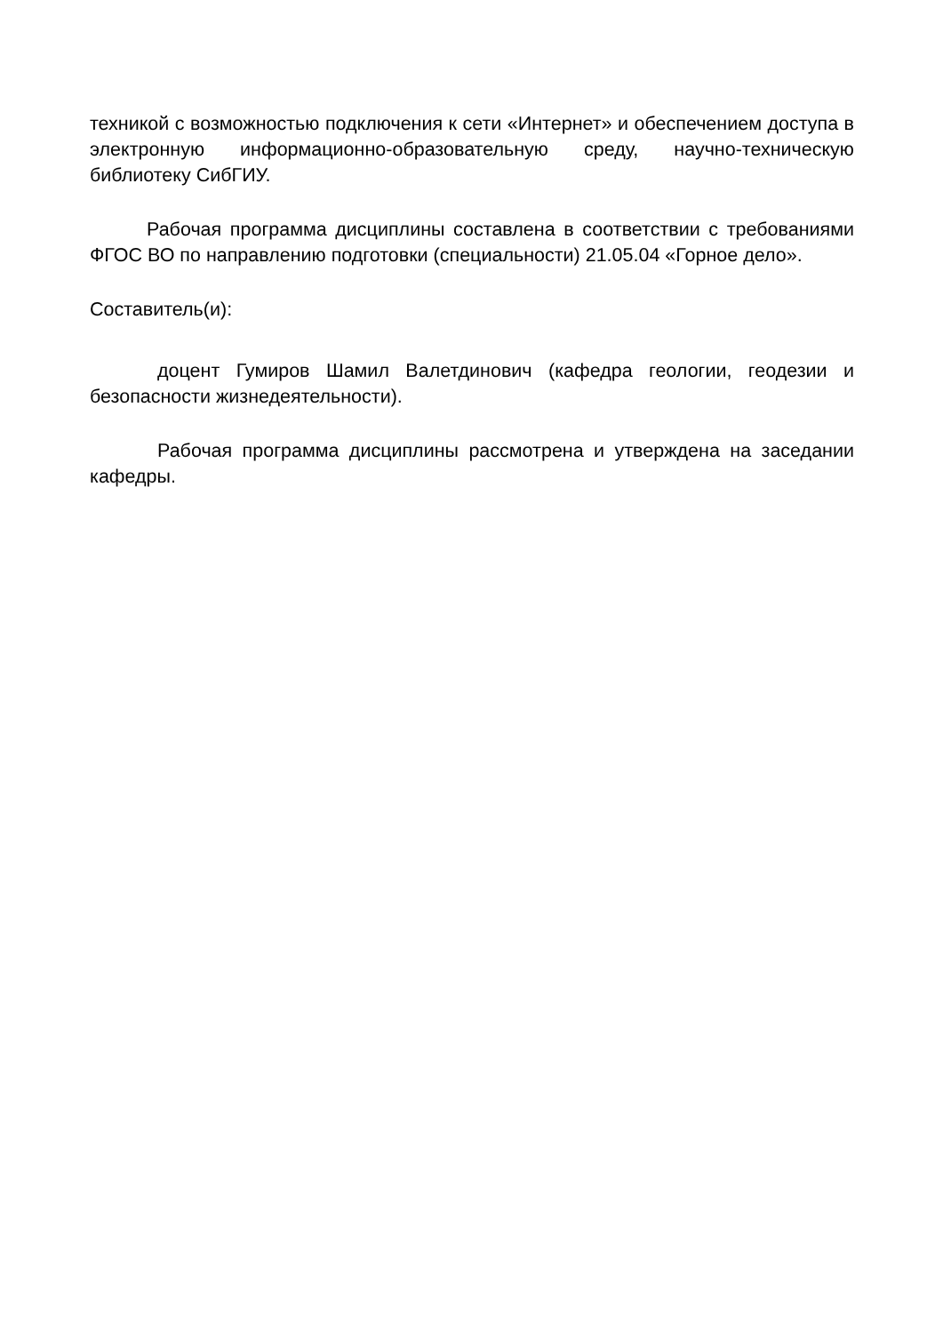техникой с возможностью подключения к сети «Интернет» и обеспечением доступа в электронную информационно-образовательную среду, научно-техническую библиотеку СибГИУ.
Рабочая программа дисциплины составлена в соответствии с требованиями ФГОС ВО по направлению подготовки (специальности) 21.05.04 «Горное дело».
Составитель(и):
доцент Гумиров Шамил Валетдинович (кафедра геологии, геодезии и безопасности жизнедеятельности).
Рабочая программа дисциплины рассмотрена и утверждена на заседании кафедры.